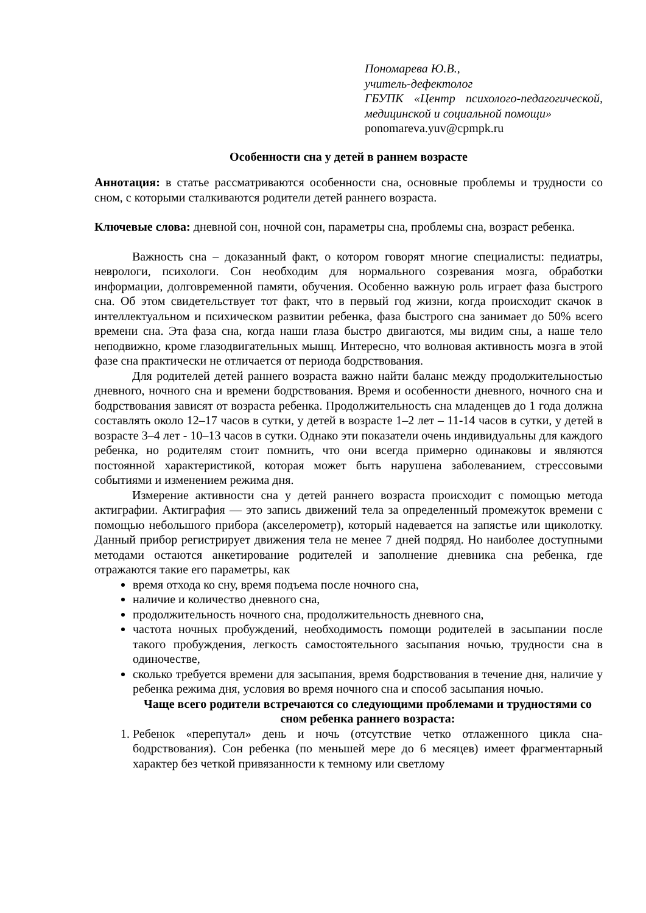Пономарева Ю.В.,
учитель-дефектолог
ГБУПК «Центр психолого-педагогической, медицинской и социальной помощи»
ponomareva.yuv@cpmpk.ru
Особенности сна у детей в раннем возрасте
Аннотация: в статье рассматриваются особенности сна, основные проблемы и трудности со сном, с которыми сталкиваются родители детей раннего возраста.
Ключевые слова: дневной сон, ночной сон, параметры сна, проблемы сна, возраст ребенка.
Важность сна – доказанный факт, о котором говорят многие специалисты: педиатры, неврологи, психологи. Сон необходим для нормального созревания мозга, обработки информации, долговременной памяти, обучения. Особенно важную роль играет фаза быстрого сна. Об этом свидетельствует тот факт, что в первый год жизни, когда происходит скачок в интеллектуальном и психическом развитии ребенка, фаза быстрого сна занимает до 50% всего времени сна. Эта фаза сна, когда наши глаза быстро двигаются, мы видим сны, а наше тело неподвижно, кроме глазодвигательных мышц. Интересно, что волновая активность мозга в этой фазе сна практически не отличается от периода бодрствования.
Для родителей детей раннего возраста важно найти баланс между продолжительностью дневного, ночного сна и времени бодрствования. Время и особенности дневного, ночного сна и бодрствования зависят от возраста ребенка. Продолжительность сна младенцев до 1 года должна составлять около 12–17 часов в сутки, у детей в возрасте 1–2 лет – 11-14 часов в сутки, у детей в возрасте 3–4 лет - 10–13 часов в сутки. Однако эти показатели очень индивидуальны для каждого ребенка, но родителям стоит помнить, что они всегда примерно одинаковы и являются постоянной характеристикой, которая может быть нарушена заболеванием, стрессовыми событиями и изменением режима дня.
Измерение активности сна у детей раннего возраста происходит с помощью метода актиграфии. Актиграфия — это запись движений тела за определенный промежуток времени с помощью небольшого прибора (акселерометр), который надевается на запястье или щиколотку. Данный прибор регистрирует движения тела не менее 7 дней подряд. Но наиболее доступными методами остаются анкетирование родителей и заполнение дневника сна ребенка, где отражаются такие его параметры, как
время отхода ко сну, время подъема после ночного сна,
наличие и количество дневного сна,
продолжительность ночного сна, продолжительность дневного сна,
частота ночных пробуждений, необходимость помощи родителей в засыпании после такого пробуждения, легкость самостоятельного засыпания ночью, трудности сна в одиночестве,
сколько требуется времени для засыпания, время бодрствования в течение дня, наличие у ребенка режима дня, условия во время ночного сна и способ засыпания ночью.
Чаще всего родители встречаются со следующими проблемами и трудностями со сном ребенка раннего возраста:
1. Ребенок «перепутал» день и ночь (отсутствие четко отлаженного цикла сна-бодрствования). Сон ребенка (по меньшей мере до 6 месяцев) имеет фрагментарный характер без четкой привязанности к темному или светлому